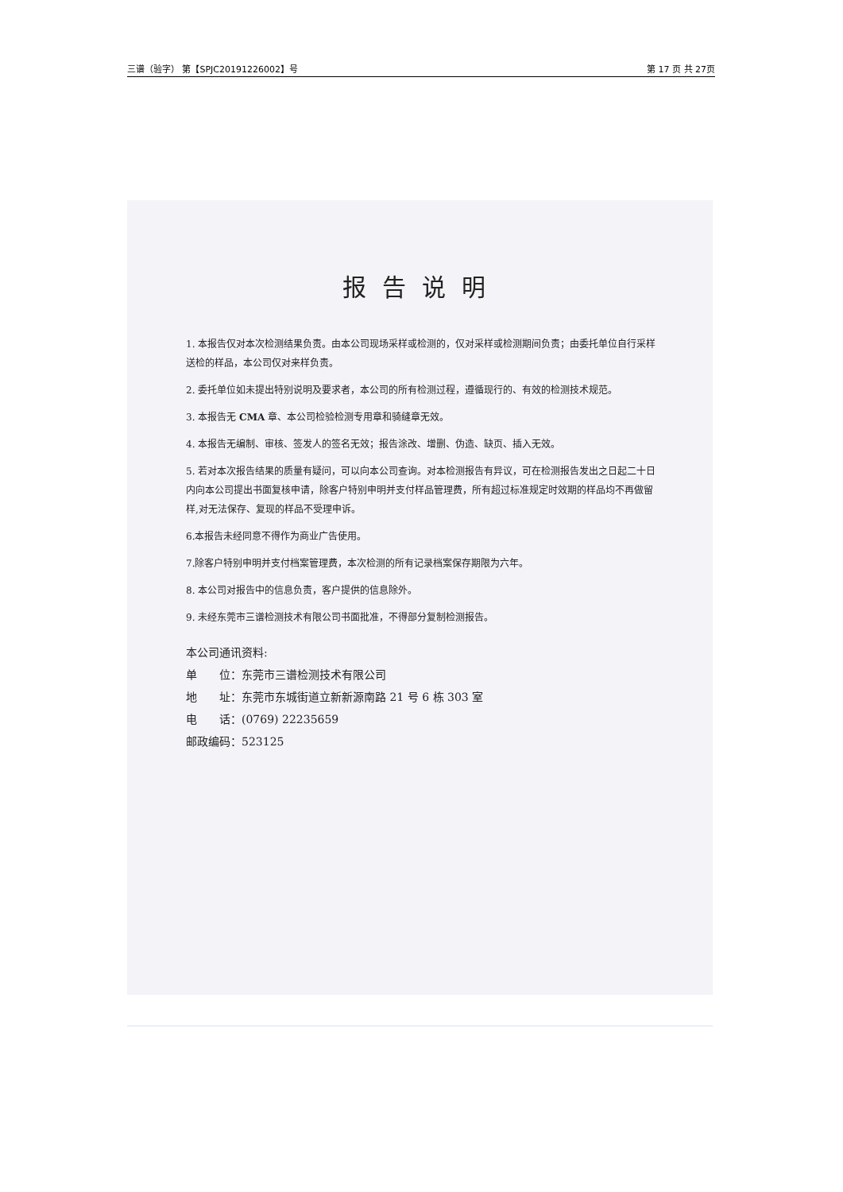三谱（验字） 第【SPJC20191226002】号 第 17 页 共 27页
报告说明
1. 本报告仅对本次检测结果负责。由本公司现场采样或检测的，仅对采样或检测期间负责；由委托单位自行采样送检的样品，本公司仅对来样负责。
2. 委托单位如未提出特别说明及要求者，本公司的所有检测过程，遵循现行的、有效的检测技术规范。
3. 本报告无 CMA 章、本公司检验检测专用章和骑缝章无效。
4. 本报告无编制、审核、签发人的签名无效；报告涂改、增删、伪造、缺页、插入无效。
5. 若对本次报告结果的质量有疑问，可以向本公司查询。对本检测报告有异议，可在检测报告发出之日起二十日内向本公司提出书面复核申请，除客户特别申明并支付样品管理费，所有超过标准规定时效期的样品均不再做留样,对无法保存、复现的样品不受理申诉。
6.本报告未经同意不得作为商业广告使用。
7.除客户特别申明并支付档案管理费，本次检测的所有记录档案保存期限为六年。
8. 本公司对报告中的信息负责，客户提供的信息除外。
9. 未经东莞市三谱检测技术有限公司书面批准，不得部分复制检测报告。
本公司通讯资料:
单　　位：东莞市三谱检测技术有限公司
地　　址：东莞市东城街道立新新源南路 21 号 6 栋 303 室
电　　话：(0769) 22235659
邮政编码：523125